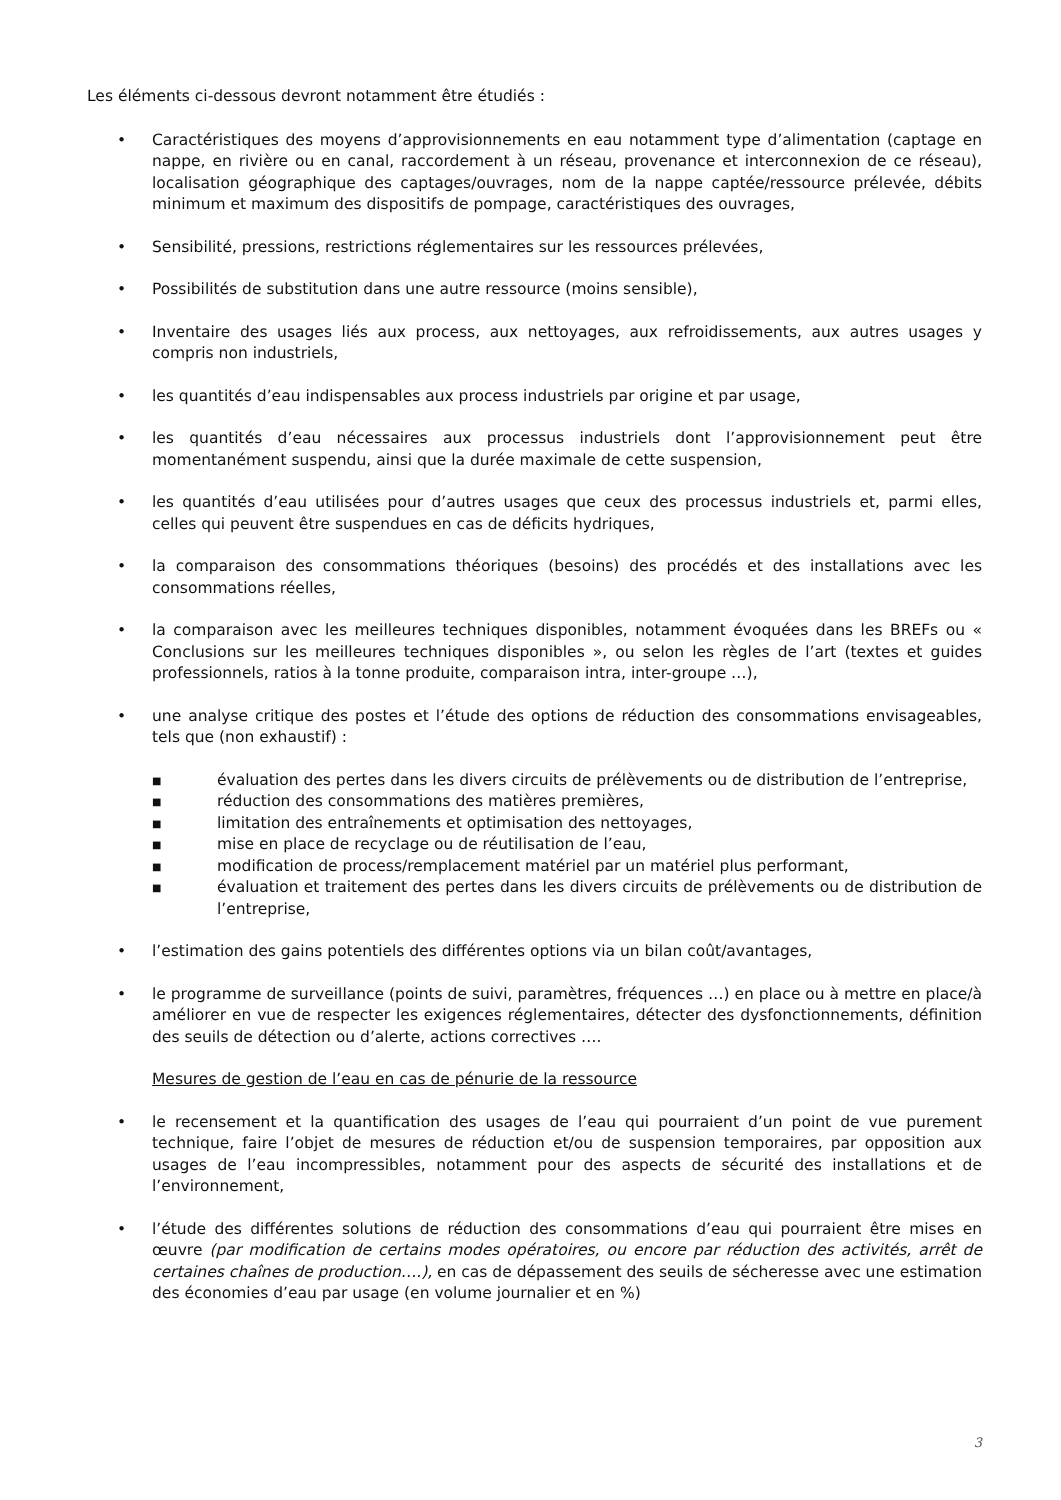Les éléments ci-dessous devront notamment être étudiés :
• Caractéristiques des moyens d’approvisionnements en eau notamment type d’alimentation (captage en nappe, en rivière ou en canal, raccordement à un réseau, provenance et interconnexion de ce réseau), localisation géographique des captages/ouvrages, nom de la nappe captée/ressource prélevée, débits minimum et maximum des dispositifs de pompage, caractéristiques des ouvrages,
• Sensibilité, pressions, restrictions réglementaires sur les ressources prélevées,
• Possibilités de substitution dans une autre ressource (moins sensible),
• Inventaire des usages liés aux process, aux nettoyages, aux refroidissements, aux autres usages y compris non industriels,
• les quantités d’eau indispensables aux process industriels par origine et par usage,
• les quantités d’eau nécessaires aux processus industriels dont l’approvisionnement peut être momentanément suspendu, ainsi que la durée maximale de cette suspension,
• les quantités d’eau utilisées pour d’autres usages que ceux des processus industriels et, parmi elles, celles qui peuvent être suspendues en cas de déficits hydriques,
• la comparaison des consommations théoriques (besoins) des procédés et des installations avec les consommations réelles,
• la comparaison avec les meilleures techniques disponibles, notamment évoquées dans les BREFs ou « Conclusions sur les meilleures techniques disponibles », ou selon les règles de l’art (textes et guides professionnels, ratios à la tonne produite, comparaison intra, inter-groupe …),
• une analyse critique des postes et l’étude des options de réduction des consommations envisageables, tels que (non exhaustif) :
■ évaluation des pertes dans les divers circuits de prélèvements ou de distribution de l’entreprise,
■ réduction des consommations des matières premières,
■ limitation des entraînements et optimisation des nettoyages,
■ mise en place de recyclage ou de réutilisation de l’eau,
■ modification de process/remplacement matériel par un matériel plus performant,
■ évaluation et traitement des pertes dans les divers circuits de prélèvements ou de distribution de l’entreprise,
• l’estimation des gains potentiels des différentes options via un bilan coût/avantages,
• le programme de surveillance (points de suivi, paramètres, fréquences …) en place ou à mettre en place/à améliorer en vue de respecter les exigences réglementaires, détecter des dysfonctionnements, définition des seuils de détection ou d’alerte, actions correctives ….
Mesures de gestion de l’eau en cas de pénurie de la ressource
• le recensement et la quantification des usages de l’eau qui pourraient d’un point de vue purement technique, faire l’objet de mesures de réduction et/ou de suspension temporaires, par opposition aux usages de l’eau incompressibles, notamment pour des aspects de sécurité des installations et de l’environnement,
• l’étude des différentes solutions de réduction des consommations d’eau qui pourraient être mises en œuvre (par modification de certains modes opératoires, ou encore par réduction des activités, arrêt de certaines chaînes de production….), en cas de dépassement des seuils de sécheresse avec une estimation des économies d’eau par usage (en volume journalier et en %)
3